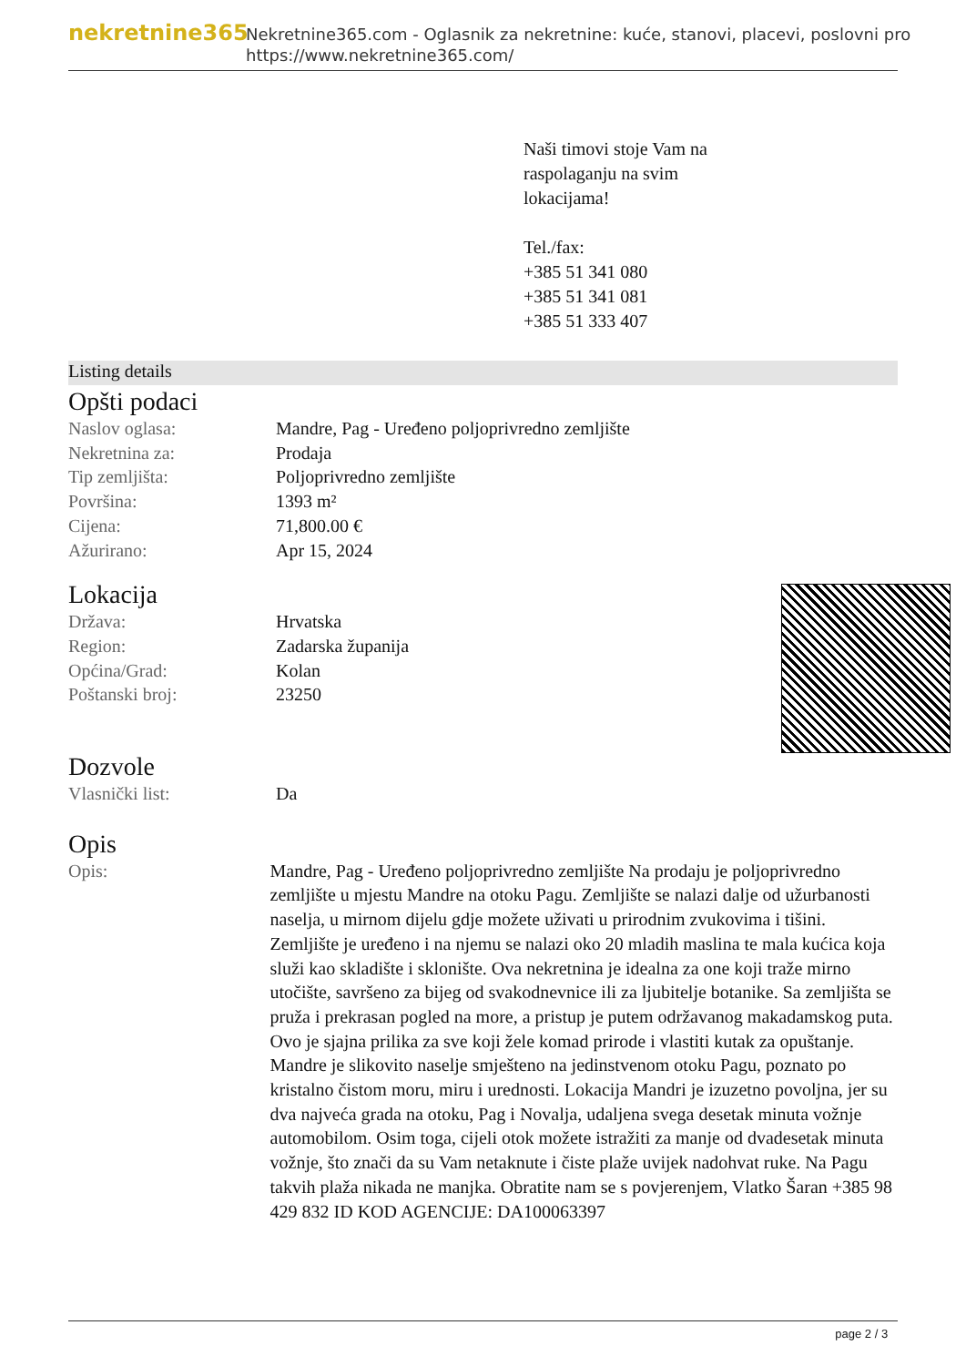nekretnine365
Nekretnine365.com - Oglasnik za nekretnine: kuće, stanovi, placevi, poslovni pro
https://www.nekretnine365.com/
Naši timovi stoje Vam na
raspolaganju na svim
lokacijama!
Tel./fax:
+385 51 341 080
+385 51 341 081
+385 51 333 407
Listing details
Opšti podaci
| Naslov oglasa: | Mandre, Pag - Uređeno poljoprivredno zemljište |
| Nekretnina za: | Prodaja |
| Tip zemljišta: | Poljoprivredno zemljište |
| Površina: | 1393 m² |
| Cijena: | 71,800.00 € |
| Ažurirano: | Apr 15, 2024 |
Lokacija
| Država: | Hrvatska |
| Region: | Zadarska županija |
| Općina/Grad: | Kolan |
| Poštanski broj: | 23250 |
Dozvole
| Vlasnički list: | Da |
Opis
| Opis: | Mandre, Pag - Uređeno poljoprivredno zemljište Na prodaju je poljoprivredno zemljište u mjestu Mandre na otoku Pagu. Zemljište se nalazi dalje od užurbanosti naselja, u mirnom dijelu gdje možete uživati u prirodnim zvukovima i tišini. Zemljište je uređeno i na njemu se nalazi oko 20 mladih maslina te mala kućica koja služi kao skladište i sklonište. Ova nekretnina je idealna za one koji traže mirno utočište, savršeno za bijeg od svakodnevnice ili za ljubitelje botanike. Sa zemljišta se pruža i prekrasan pogled na more, a pristup je putem održavanog makadamskog puta. Ovo je sjajna prilika za sve koji žele komad prirode i vlastiti kutak za opuštanje. Mandre je slikovito naselje smješteno na jedinstvenom otoku Pagu, poznato po kristalno čistom moru, miru i urednosti. Lokacija Mandri je izuzetno povoljna, jer su dva najveća grada na otoku, Pag i Novalja, udaljena svega desetak minuta vožnje automobilom. Osim toga, cijeli otok možete istražiti za manje od dvadesetak minuta vožnje, što znači da su Vam netaknute i čiste plaže uvijek nadohvat ruke. Na Pagu takvih plaža nikada ne manjka. Obratite nam se s povjerenjem, Vlatko Šaran +385 98 429 832 ID KOD AGENCIJE: DA100063397 |
page 2 / 3